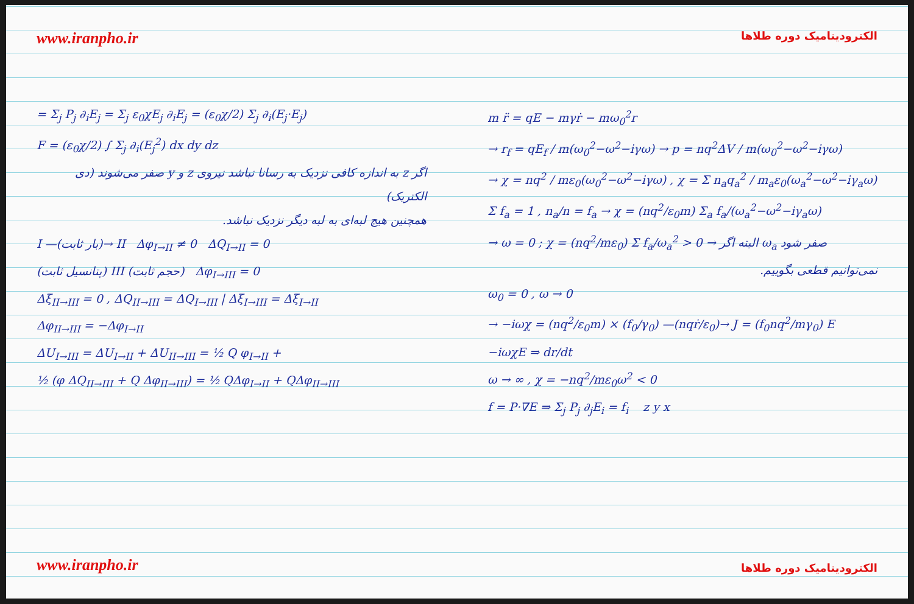www.iranpho.ir
= Σ<sub>j</sub> P<sub>j</sub> ∂<sub>i</sub>E<sub>j</sub> = Σ<sub>j</sub> ε<sub>0</sub>χE<sub>j</sub> ∂<sub>i</sub>E<sub>j</sub> = (ε<sub>0</sub>χ/2) Σ<sub>j</sub> ∂<sub>i</sub>(E<sub>j</sub>·E<sub>j</sub>)
F = (ε<sub>0</sub>χ/2) ∫ Σ<sub>j</sub> ∂<sub>i</sub>(E<sub>j</sub><sup>2</sup>) dx dy dz
اگر z به اندازه کافی نزدیک به رسانا نباشد نیروی z و y صفر می‌شوند (دی الکتریک)
همچنین هیچ لبه‌ای به لبه دیگر نزدیک نباشد.
I —(بار ثابت)→ II Δφ<sub>I→II</sub> ≠ 0 ΔQ<sub>I→II</sub> = 0
(پتانسیل ثابت) III (حجم ثابت) Δφ<sub>I→III</sub> = 0
Δξ<sub>II→III</sub> = 0 , ΔQ<sub>II→III</sub> = ΔQ<sub>I→III</sub> | Δξ<sub>I→III</sub> = Δξ<sub>I→II</sub>
Δφ<sub>II→III</sub> = −Δφ<sub>I→II</sub>
ΔU<sub>I→III</sub> = ΔU<sub>I→II</sub> + ΔU<sub>II→III</sub> = ½ Q φ<sub>I→II</sub> +
½ (φ ΔQ<sub>II→III</sub> + Q Δφ<sub>II→III</sub>) = ½ QΔφ<sub>I→II</sub> + QΔφ<sub>II→III</sub>
www.iranpho.ir
الکترودینامیک دوره طلاها
m r̈ = qE − mγṙ − mω<sub>0</sub><sup>2</sup>r
→ r<sub>f</sub> = qE<sub>f</sub> / m(ω<sub>0</sub><sup>2</sup>−ω<sup>2</sup>−iγω) → p = nq<sup>2</sup>ΔV / m(ω<sub>0</sub><sup>2</sup>−ω<sup>2</sup>−iγω)
→ χ = nq<sup>2</sup> / mε<sub>0</sub>(ω<sub>0</sub><sup>2</sup>−ω<sup>2</sup>−iγω) , χ = Σ n<sub>a</sub>q<sub>a</sub><sup>2</sup> / m<sub>a</sub>ε<sub>0</sub>(ω<sub>a</sub><sup>2</sup>−ω<sup>2</sup>−iγ<sub>a</sub>ω)
Σ f<sub>a</sub> = 1 , n<sub>a</sub>/n = f<sub>a</sub> → χ = (nq<sup>2</sup>/ε<sub>0</sub>m) Σ<sub>a</sub> f<sub>a</sub>/(ω<sub>a</sub><sup>2</sup>−ω<sup>2</sup>−iγ<sub>a</sub>ω)
→ ω = 0 ; χ = (nq<sup>2</sup>/mε<sub>0</sub>) Σ f<sub>a</sub>/ω<sub>a</sub><sup>2</sup> > 0 → البته اگر ω<sub>a</sub> صفر شود
نمی‌توانیم قطعی بگوییم.
ω<sub>0</sub> = 0 , ω → 0
→ −iωχ = (nq<sup>2</sup>/ε<sub>0</sub>m) × (f<sub>0</sub>/γ<sub>0</sub>) —(nqṙ/ε<sub>0</sub>)→ J = (f<sub>0</sub>nq<sup>2</sup>/mγ<sub>0</sub>) E
−iωχE ⇒ dr/dt
ω → ∞ , χ = −nq<sup>2</sup>/mε<sub>0</sub>ω<sup>2</sup> < 0
f = P·∇E ⇒ Σ<sub>j</sub> P<sub>j</sub> ∂<sub>j</sub>E<sub>i</sub> = f<sub>i</sub> z y x
الکترودینامیک دوره طلاها